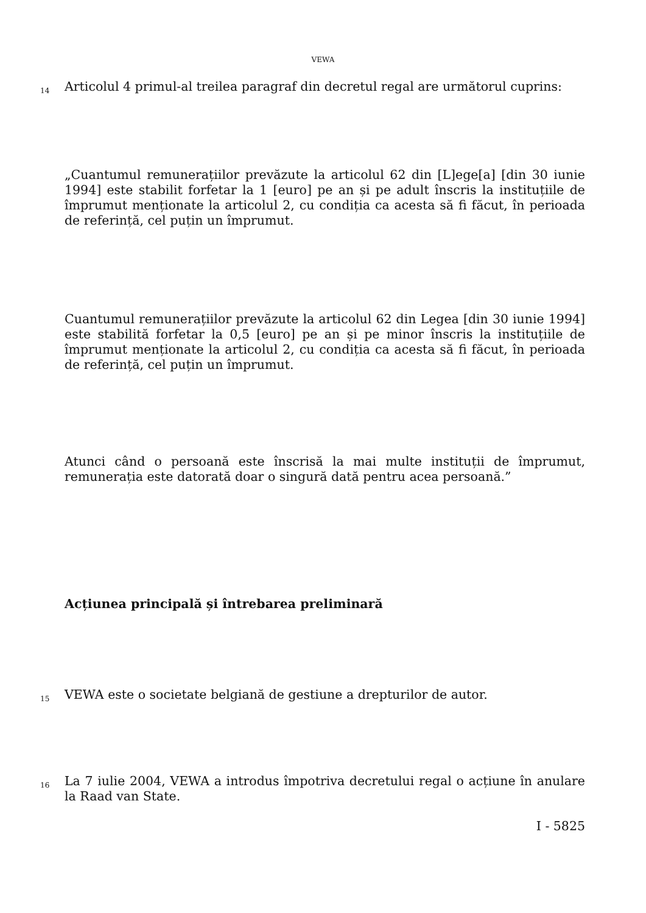VEWA
14
Articolul 4 primul-al treilea paragraf din decretul regal are următorul cuprins:
„Cuantumul remunerațiilor prevăzute la articolul 62 din [L]ege[a] [din 30 iunie 1994] este stabilit forfetar la 1 [euro] pe an și pe adult înscris la instituțiile de împrumut menționate la articolul 2, cu condiția ca acesta să fi făcut, în perioada de referință, cel puțin un împrumut.
Cuantumul remunerațiilor prevăzute la articolul 62 din Legea [din 30 iunie 1994] este stabilită forfetar la 0,5 [euro] pe an și pe minor înscris la instituțiile de împrumut menționate la articolul 2, cu condiția ca acesta să fi făcut, în perioada de referință, cel puțin un împrumut.
Atunci când o persoană este înscrisă la mai multe instituții de împrumut, remunerația este datorată doar o singură dată pentru acea persoană.”
Acțiunea principală și întrebarea preliminară
15 VEWA este o societate belgiană de gestiune a drepturilor de autor.
16
La 7 iulie 2004, VEWA a introdus împotriva decretului regal o acțiune în anulare la Raad van State.
I - 5825